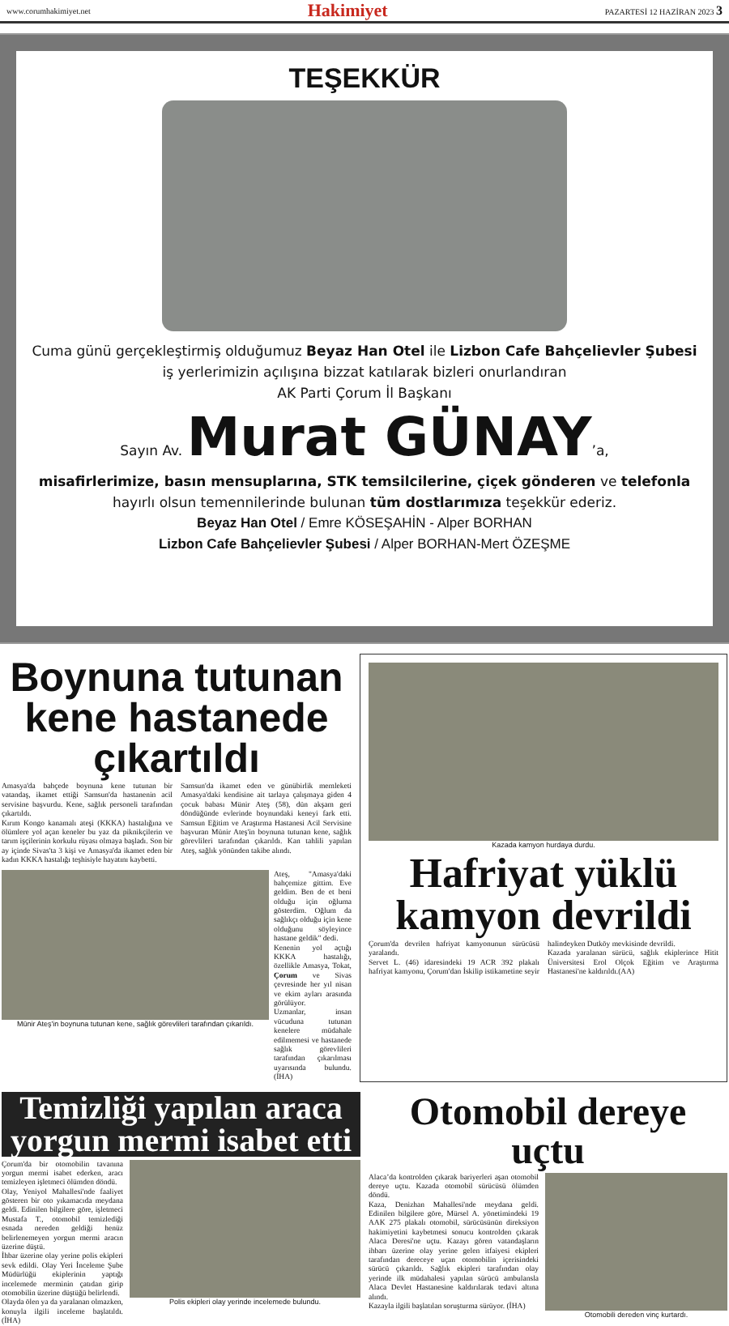www.corumhakimiyet.net Hakimiyet PAZARTESİ 12 HAZİRAN 2023 3
TEŞEKKÜR
Cuma günü gerçekleştirmiş olduğumuz Beyaz Han Otel ile Lizbon Cafe Bahçelievler Şubesi
iş yerlerimizin açılışına bizzat katılarak bizleri onurlandıran
AK Parti Çorum İl Başkanı
Sayın Av. Murat GÜNAY’a,
misafirlerimize, basın mensuplarına, STK temsilcilerine, çiçek gönderen ve telefonla
hayırlı olsun temennilerinde bulunan tüm dostlarımıza teşekkür ederiz.
Beyaz Han Otel / Emre KÖSEŞAHİN - Alper BORHAN
Lizbon Cafe Bahçelievler Şubesi / Alper BORHAN-Mert ÖZEŞME
Boynuna tutunan kene hastanede çıkartıldı
Amasya'da bahçede boynuna kene tutunan bir vatandaş, ikamet ettiği Samsun'da hastanenin acil servisine başvurdu. Kene, sağlık personeli tarafından çıkartıldı.
Kırım Kongo kanamalı ateşi (KKKA) hastalığına ve ölümlere yol açan keneler bu yaz da piknikçilerin ve tarım işçilerinin korkulu rüyası olmaya başladı. Son bir ay içinde Sivas'ta 3 kişi ve Amasya'da ikamet eden bir kadın KKKA hastalığı teşhisiyle hayatını kaybetti.
Samsun'da ikamet eden ve günübirlik memleketi Amasya'daki kendisine ait tarlaya çalışmaya giden 4 çocuk babası Münir Ateş (58), dün akşam geri döndüğünde evlerinde boynundaki keneyi fark etti. Samsun Eğitim ve Araştırma Hastanesi Acil Servisine başvuran Münir Ateş'in boynuna tutunan kene, sağlık görevlileri tarafından çıkarıldı. Kan tahlili yapılan Ateş, sağlık yönünden takibe alındı.
Münir Ateş'in boynuna tutunan kene, sağlık görevlileri tarafından çıkarıldı.
Ateş, "Amasya'daki bahçemize gittim. Eve geldim. Ben de et beni olduğu için oğluma gösterdim. Oğlum da sağlıkçı olduğu için kene olduğunu söyleyince hastane geldik" dedi.
Kenenin yol açtığı KKKA hastalığı, özellikle Amasya, Tokat, Çorum ve Sivas çevresinde her yıl nisan ve ekim ayları arasında görülüyor.
Uzmanlar, insan vücuduna tutunan kenelere müdahale edilmemesi ve hastanede sağlık görevlileri tarafından çıkarılması uyarısında bulundu. (İHA)
Kazada kamyon hurdaya durdu.
Hafriyat yüklü kamyon devrildi
Çorum'da devrilen hafriyat kamyonunun sürücüsü yaralandı.
Servet L. (46) idaresindeki 19 ACR 392 plakalı hafriyat kamyonu, Çorum'dan İskilip istikametine seyir halindeyken Dutköy mevkisinde devrildi.
Kazada yaralanan sürücü, sağlık ekiplerince Hitit Üniversitesi Erol Olçok Eğitim ve Araştırma Hastanesi'ne kaldırıldı.(AA)
Temizliği yapılan araca yorgun mermi isabet etti
Çorum'da bir otomobilin tavanına yorgun mermi isabet ederken, aracı temizleyen işletmeci ölümden döndü.
Olay, Yeniyol Mahallesi'nde faaliyet gösteren bir oto yıkamacıda meydana geldi. Edinilen bilgilere göre, işletmeci Mustafa T., otomobil temizlediği esnada nereden geldiği henüz belirlenemeyen yorgun mermi aracın üzerine düştü.
İhbar üzerine olay yerine polis ekipleri sevk edildi. Olay Yeri İnceleme Şube Müdürlüğü ekiplerinin yaptığı incelemede merminin çatıdan girip otomobilin üzerine düştüğü belirlendi.
Olayda ölen ya da yaralanan olmazken, konuyla ilgili inceleme başlatıldı.(İHA)
Polis ekipleri olay yerinde incelemede bulundu.
Otomobil dereye uçtu
Alaca’da kontrolden çıkarak bariyerleri aşan otomobil dereye uçtu. Kazada otomobil sürücüsü ölümden döndü.
Kaza, Denizhan Mahallesi'nde meydana geldi. Edinilen bilgilere göre, Mürsel A. yönetimindeki 19 AAK 275 plakalı otomobil, sürücüsünün direksiyon hakimiyetini kaybetmesi sonucu kontrolden çıkarak Alaca Deresi'ne uçtu. Kazayı gören vatandaşların ihbarı üzerine olay yerine gelen itfaiyesi ekipleri tarafından dereceye uçan otomobilin içerisindeki sürücü çıkarıldı. Sağlık ekipleri tarafından olay yerinde ilk müdahalesi yapılan sürücü ambulansla Alaca Devlet Hastanesine kaldırılarak tedavi altına alındı.
Kazayla ilgili başlatılan soruşturma sürüyor. (İHA)
Otomobili dereden vinç kurtardı.